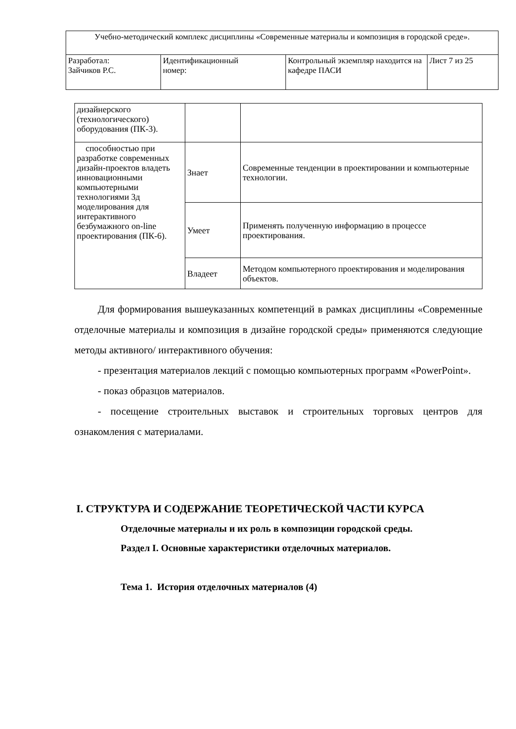| Учебно-методический комплекс дисциплины «Современные материалы и композиция в городской среде». | | | |
| Разработал: Зайчиков Р.С. | Идентификационный номер: | Контрольный экземпляр находится на кафедре ПАСИ | Лист 7 из 25 |
| дизайнерского (технологического) оборудования (ПК-3). | | |
| способностью при разработке современных дизайн-проектов владеть инновационными компьютерными технологиями 3д моделирования для интерактивного безбумажного on-line проектирования (ПК-6). | Знает | Современные тенденции в проектировании и компьютерные технологии. |
| | Умеет | Применять полученную информацию в процессе проектирования. |
| | Владеет | Методом компьютерного проектирования и моделирования объектов. |
Для формирования вышеуказанных компетенций в рамках дисциплины «Современные отделочные материалы и композиция в дизайне городской среды» применяются следующие методы активного/ интерактивного обучения:
- презентация материалов лекций с помощью компьютерных программ «PowerPoint».
- показ образцов материалов.
- посещение строительных выставок и строительных торговых центров для ознакомления с материалами.
I. СТРУКТУРА И СОДЕРЖАНИЕ ТЕОРЕТИЧЕСКОЙ ЧАСТИ КУРСА
Отделочные материалы и их роль в композиции городской среды.
Раздел I. Основные характеристики отделочных материалов.
Тема 1. История отделочных материалов (4)